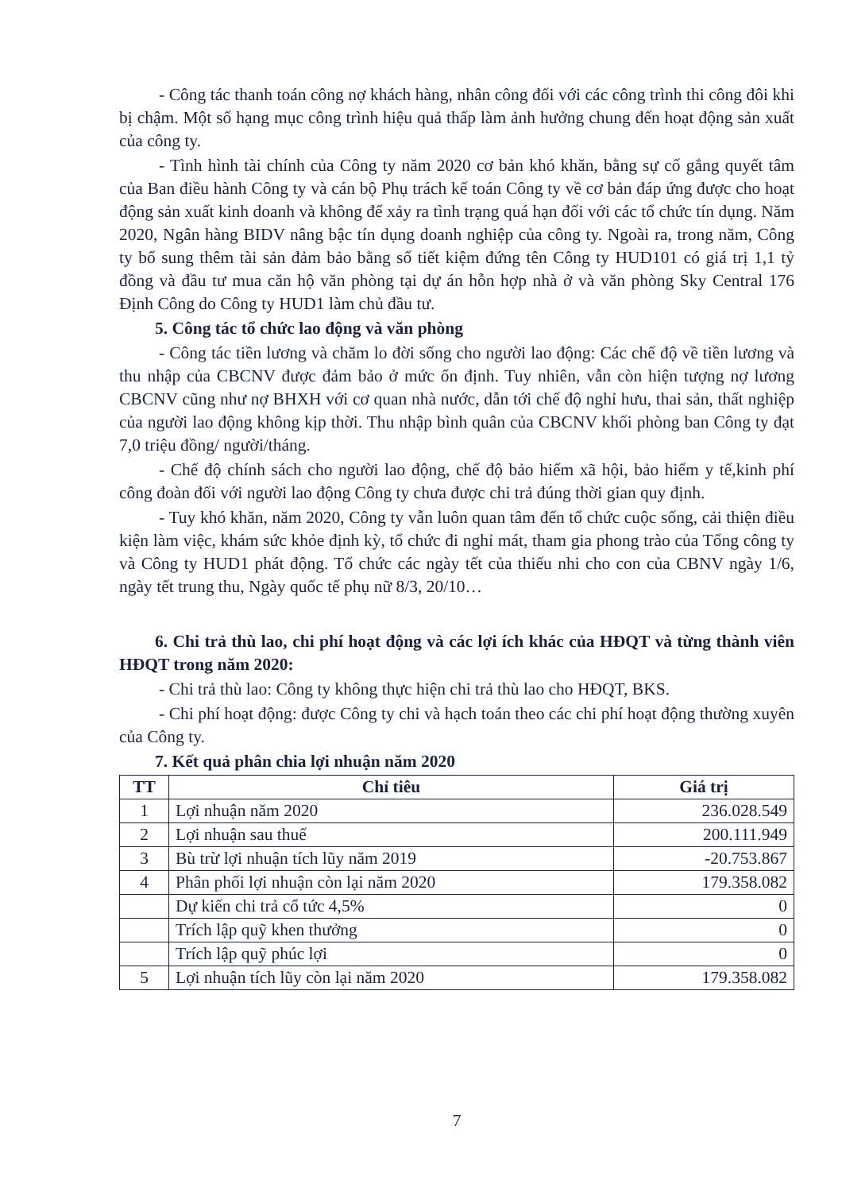- Công tác thanh toán công nợ khách hàng, nhân công đối với các công trình thi công đôi khi bị chậm. Một số hạng mục công trình hiệu quả thấp làm ảnh hưởng chung đến hoạt động sản xuất của công ty.
- Tình hình tài chính của Công ty năm 2020 cơ bản khó khăn, bằng sự cố gắng quyết tâm của Ban điều hành Công ty và cán bộ Phụ trách kế toán Công ty về cơ bản đáp ứng được cho hoạt động sản xuất kinh doanh và không để xảy ra tình trạng quá hạn đối với các tổ chức tín dụng. Năm 2020, Ngân hàng BIDV nâng bậc tín dụng doanh nghiệp của công ty. Ngoài ra, trong năm, Công ty bổ sung thêm tài sản đảm bảo bằng sổ tiết kiệm đứng tên Công ty HUD101 có giá trị 1,1 tỷ đồng và đầu tư mua căn hộ văn phòng tại dự án hỗn hợp nhà ở và văn phòng Sky Central 176 Định Công do Công ty HUD1 làm chủ đầu tư.
5. Công tác tổ chức lao động và văn phòng
- Công tác tiền lương và chăm lo đời sống cho người lao động: Các chế độ về tiền lương và thu nhập của CBCNV được đảm bảo ở mức ổn định. Tuy nhiên, vẫn còn hiện tượng nợ lương CBCNV cũng như nợ BHXH với cơ quan nhà nước, dẫn tới chế độ nghỉ hưu, thai sản, thất nghiệp của người lao động không kịp thời. Thu nhập bình quân của CBCNV khối phòng ban Công ty đạt 7,0 triệu đồng/ người/tháng.
- Chế độ chính sách cho người lao động, chế độ bảo hiểm xã hội, bảo hiểm y tế,kinh phí công đoàn đối với người lao động Công ty chưa được chi trả đúng thời gian quy định.
- Tuy khó khăn, năm 2020, Công ty vẫn luôn quan tâm đến tổ chức cuộc sống, cải thiện điều kiện làm việc, khám sức khỏe định kỳ, tổ chức đi nghỉ mát, tham gia phong trào của Tổng công ty và Công ty HUD1 phát động. Tổ chức các ngày tết của thiếu nhi cho con của CBNV ngày 1/6, ngày tết trung thu, Ngày quốc tế phụ nữ 8/3, 20/10…
6. Chi trả thù lao, chi phí hoạt động và các lợi ích khác của HĐQT và từng thành viên HĐQT trong năm 2020:
- Chi trả thù lao: Công ty không thực hiện chi trả thù lao cho HĐQT, BKS.
- Chi phí hoạt động: được Công ty chi và hạch toán theo các chi phí hoạt động thường xuyên của Công ty.
7. Kết quả phân chia lợi nhuận năm 2020
| TT | Chỉ tiêu | Giá trị |
| --- | --- | --- |
| 1 | Lợi nhuận năm 2020 | 236.028.549 |
| 2 | Lợi nhuận sau thuế | 200.111.949 |
| 3 | Bù trừ lợi nhuận tích lũy năm 2019 | -20.753.867 |
| 4 | Phân phối lợi nhuận còn lại năm 2020 | 179.358.082 |
| | Dự kiến chi trả cổ tức 4,5% | 0 |
| | Trích lập quỹ khen thưởng | 0 |
| | Trích lập quỹ phúc lợi | 0 |
| 5 | Lợi nhuận tích lũy còn lại năm 2020 | 179.358.082 |
7